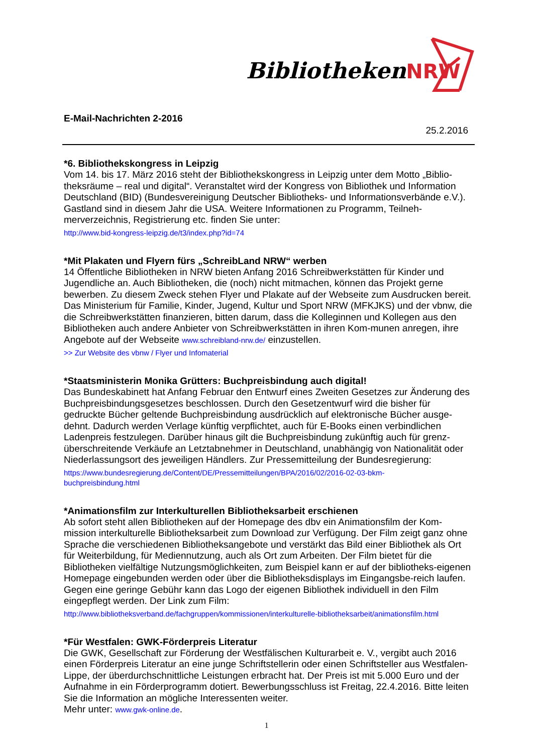BibliothekenNRW
E-Mail-Nachrichten 2-2016
25.2.2016
*6. Bibliothekskongress in Leipzig
Vom 14. bis 17. März 2016 steht der Bibliothekskongress in Leipzig unter dem Motto „Biblio-theksräume – real und digital“. Veranstaltet wird der Kongress von Bibliothek und Information Deutschland (BID) (Bundesvereinigung Deutscher Bibliotheks- und Informationsverbände e.V.). Gastland sind in diesem Jahr die USA. Weitere Informationen zu Programm, Teilneh-merverzeichnis, Registrierung etc. finden Sie unter:
http://www.bid-kongress-leipzig.de/t3/index.php?id=74
*Mit Plakaten und Flyern fürs „SchreibLand NRW“ werben
14 Öffentliche Bibliotheken in NRW bieten Anfang 2016 Schreibwerkstätten für Kinder und Jugendliche an. Auch Bibliotheken, die (noch) nicht mitmachen, können das Projekt gerne bewerben. Zu diesem Zweck stehen Flyer und Plakate auf der Webseite zum Ausdrucken bereit. Das Ministerium für Familie, Kinder, Jugend, Kultur und Sport NRW (MFKJKS) und der vbnw, die die Schreibwerkstätten finanzieren, bitten darum, dass die Kolleginnen und Kollegen aus den Bibliotheken auch andere Anbieter von Schreibwerkstätten in ihren Kom-munen anregen, ihre Angebote auf der Webseite www.schreibland-nrw.de/ einzustellen.
>> Zur Website des vbnw / Flyer und Infomaterial
*Staatsministerin Monika Grütters: Buchpreisbindung auch digital!
Das Bundeskabinett hat Anfang Februar den Entwurf eines Zweiten Gesetzes zur Änderung des Buchpreisbindungsgesetzes beschlossen. Durch den Gesetzentwurf wird die bisher für gedruckte Bücher geltende Buchpreisbindung ausdrücklich auf elektronische Bücher ausge-dehnt. Dadurch werden Verlage künftig verpflichtet, auch für E-Books einen verbindlichen Ladenpreis festzulegen. Darüber hinaus gilt die Buchpreisbindung zukünftig auch für grenz-überschreitende Verkäufe an Letztabnehmer in Deutschland, unabhängig von Nationalität oder Niederlassungsort des jeweiligen Händlers. Zur Pressemitteilung der Bundesregierung:
https://www.bundesregierung.de/Content/DE/Pressemitteilungen/BPA/2016/02/2016-02-03-bkm-
buchpreisbindung.html
*Animationsfilm zur Interkulturellen Bibliotheksarbeit erschienen
Ab sofort steht allen Bibliotheken auf der Homepage des dbv ein Animationsfilm der Kom-mission interkulturelle Bibliotheksarbeit zum Download zur Verfügung. Der Film zeigt ganz ohne Sprache die verschiedenen Bibliotheksangebote und verstärkt das Bild einer Bibliothek als Ort für Weiterbildung, für Mediennutzung, auch als Ort zum Arbeiten. Der Film bietet für die Bibliotheken vielfältige Nutzungsmöglichkeiten, zum Beispiel kann er auf der bibliotheks-eigenen Homepage eingebunden werden oder über die Bibliotheksdisplays im Eingangsbe-reich laufen. Gegen eine geringe Gebühr kann das Logo der eigenen Bibliothek individuell in den Film eingepflegt werden. Der Link zum Film:
http://www.bibliotheksverband.de/fachgruppen/kommissionen/interkulturelle-bibliotheksarbeit/animationsfilm.html
*Für Westfalen: GWK-Förderpreis Literatur
Die GWK, Gesellschaft zur Förderung der Westfälischen Kulturarbeit e. V., vergibt auch 2016 einen Förderpreis Literatur an eine junge Schriftstellerin oder einen Schriftsteller aus Westfalen-Lippe, der überdurchschnittliche Leistungen erbracht hat. Der Preis ist mit 5.000 Euro und der Aufnahme in ein Förderprogramm dotiert. Bewerbungsschluss ist Freitag, 22.4.2016. Bitte leiten Sie die Information an mögliche Interessenten weiter.
Mehr unter: www.gwk-online.de.
1